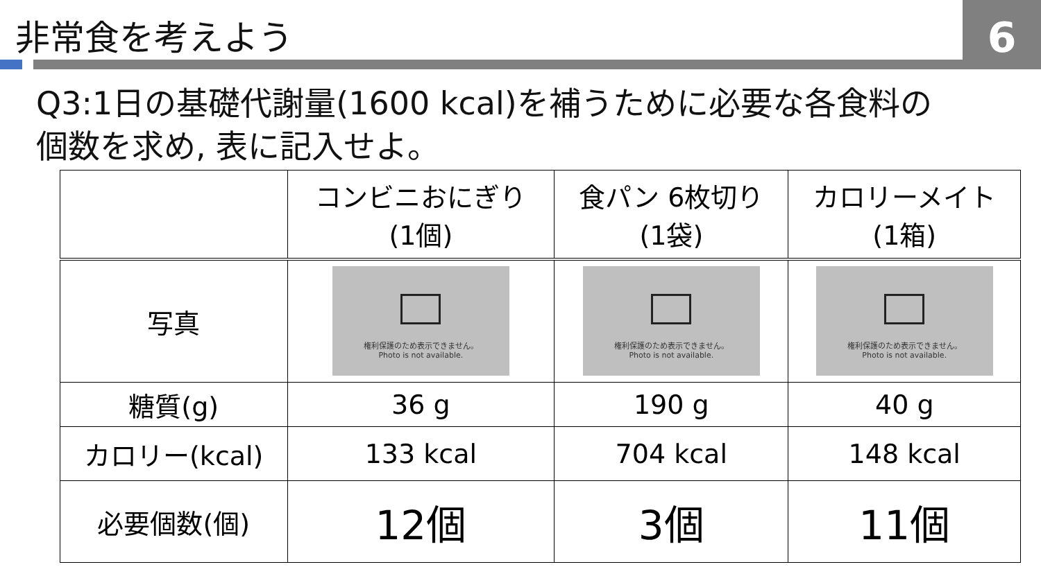非常食を考えよう 6
Q3:1日の基礎代謝量(1600 kcal)を補うために必要な各食料の
個数を求め, 表に記入せよ。
| | コンビニおにぎり (1個) | 食パン 6枚切り (1袋) | カロリーメイト (1箱) |
| --- | --- | --- | --- |
| 写真 | 権利保護のため表示できません。 Photo is not available. | 権利保護のため表示できません。 Photo is not available. | 権利保護のため表示できません。 Photo is not available. |
| 糖質(g) | 36 g | 190 g | 40 g |
| カロリー(kcal) | 133 kcal | 704 kcal | 148 kcal |
| 必要個数(個) | 12個 | 3個 | 11個 |